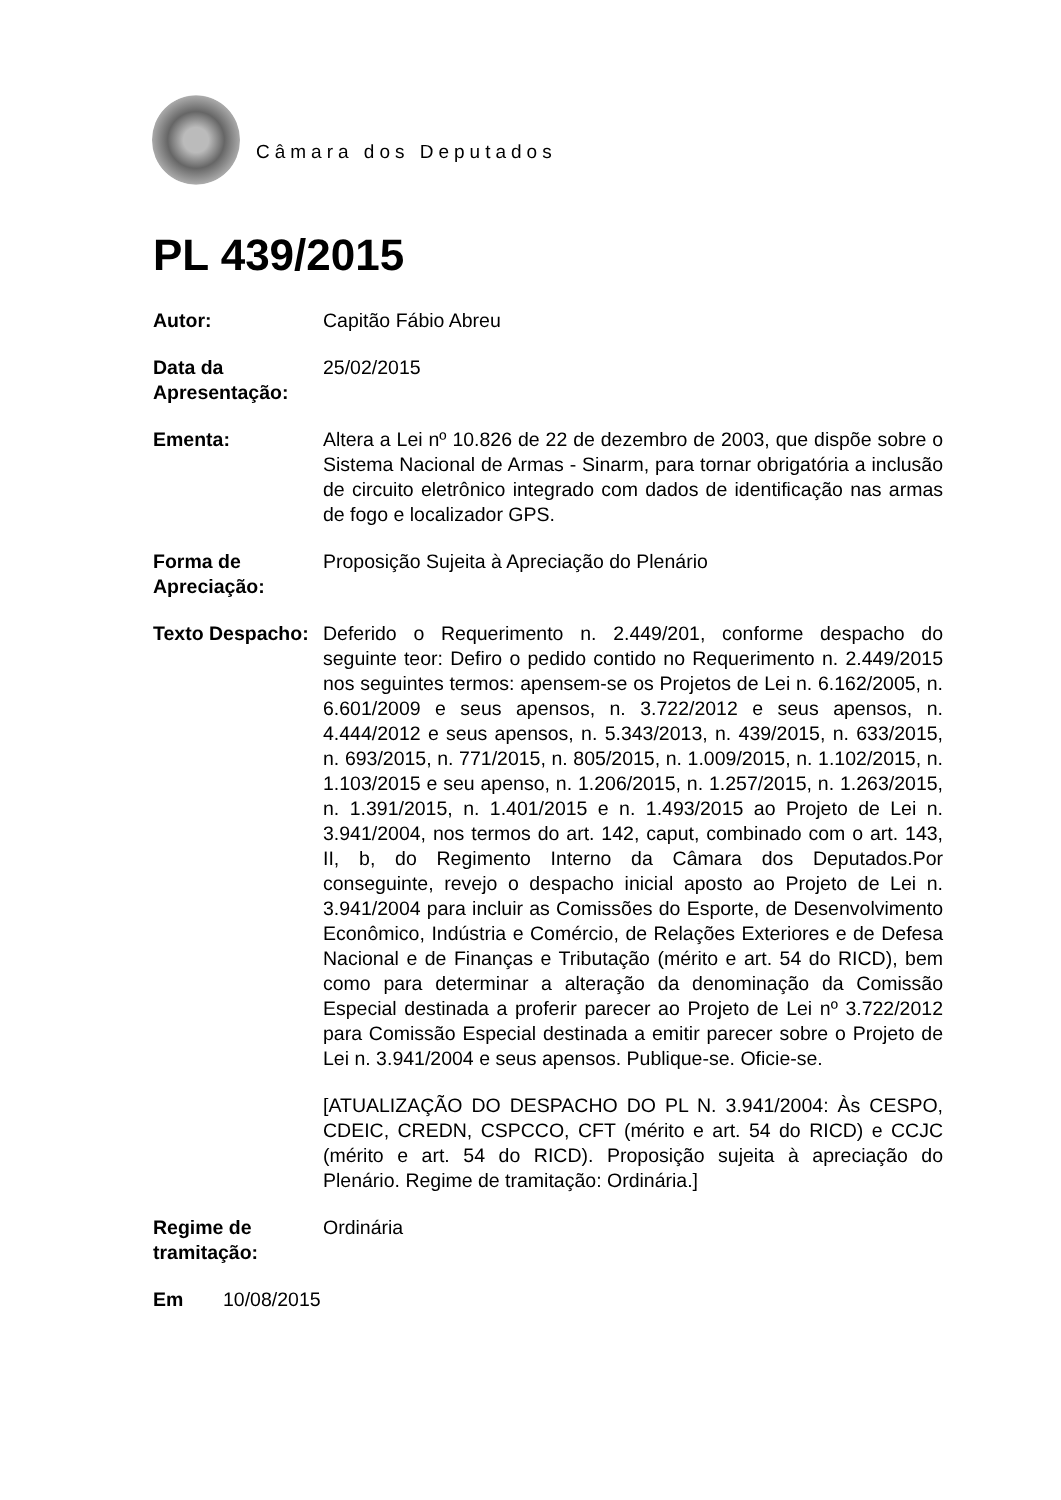Câmara dos Deputados
PL 439/2015
Autor: Capitão Fábio Abreu
Data da Apresentação:
25/02/2015
Ementa: Altera a Lei nº 10.826 de 22 de dezembro de 2003, que dispõe sobre o Sistema Nacional de Armas - Sinarm, para tornar obrigatória a inclusão de circuito eletrônico integrado com dados de identificação nas armas de fogo e localizador GPS.
Forma de Apreciação:
Proposição Sujeita à Apreciação do Plenário
Texto Despacho:
Deferido o Requerimento n. 2.449/201, conforme despacho do seguinte teor: Defiro o pedido contido no Requerimento n. 2.449/2015 nos seguintes termos: apensem-se os Projetos de Lei n. 6.162/2005, n. 6.601/2009 e seus apensos, n. 3.722/2012 e seus apensos, n. 4.444/2012 e seus apensos, n. 5.343/2013, n. 439/2015, n. 633/2015, n. 693/2015, n. 771/2015, n. 805/2015, n. 1.009/2015, n. 1.102/2015, n. 1.103/2015 e seu apenso, n. 1.206/2015, n. 1.257/2015, n. 1.263/2015, n. 1.391/2015, n. 1.401/2015 e n. 1.493/2015 ao Projeto de Lei n. 3.941/2004, nos termos do art. 142, caput, combinado com o art. 143, II, b, do Regimento Interno da Câmara dos Deputados.Por conseguinte, revejo o despacho inicial aposto ao Projeto de Lei n. 3.941/2004 para incluir as Comissões do Esporte, de Desenvolvimento Econômico, Indústria e Comércio, de Relações Exteriores e de Defesa Nacional e de Finanças e Tributação (mérito e art. 54 do RICD), bem como para determinar a alteração da denominação da Comissão Especial destinada a proferir parecer ao Projeto de Lei nº 3.722/2012 para Comissão Especial destinada a emitir parecer sobre o Projeto de Lei n. 3.941/2004 e seus apensos. Publique-se. Oficie-se.
[ATUALIZAÇÃO DO DESPACHO DO PL N. 3.941/2004: Às CESPO, CDEIC, CREDN, CSPCCO, CFT (mérito e art. 54 do RICD) e CCJC (mérito e art. 54 do RICD). Proposição sujeita à apreciação do Plenário. Regime de tramitação: Ordinária.]
Regime de tramitação:
Ordinária
Em 10/08/2015